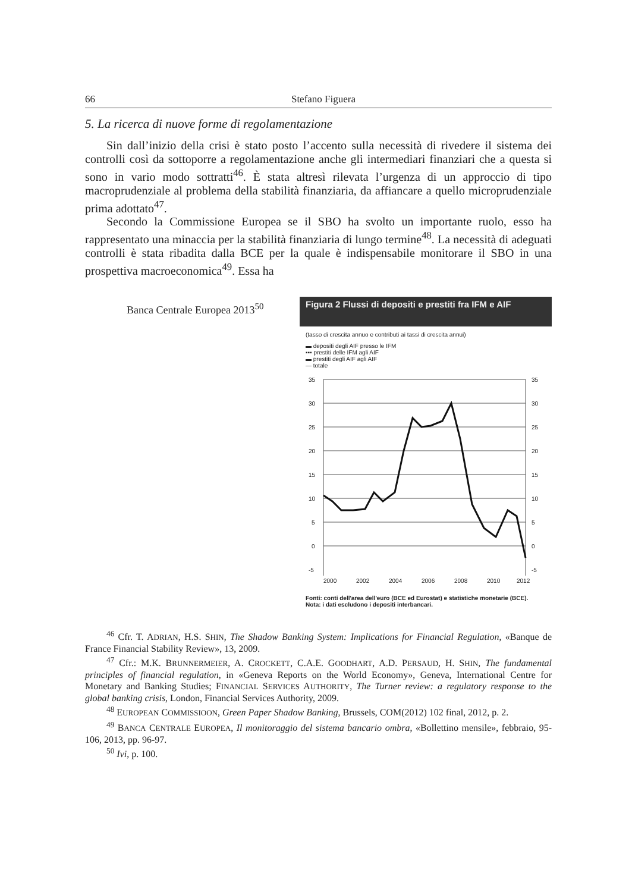66 Stefano Figuera
5. La ricerca di nuove forme di regolamentazione
Sin dall’inizio della crisi è stato posto l’accento sulla necessità di rivedere il sistema dei controlli così da sottoporre a regolamentazione anche gli intermediari finanziari che a questa si sono in vario modo sottratti<sup>46</sup>. È stata altresì rilevata l’urgenza di un approccio di tipo macroprudenziale al problema della stabilità finanziaria, da affiancare a quello microprudenziale prima adottato<sup>47</sup>.
Secondo la Commissione Europea se il SBO ha svolto un importante ruolo, esso ha rappresentato una minaccia per la stabilità finanziaria di lungo termine<sup>48</sup>. La necessità di adeguati controlli è stata ribadita dalla BCE per la quale è indispensabile monitorare il SBO in una prospettiva macroeconomica<sup>49</sup>. Essa ha
Banca Centrale Europea 2013<sup>50</sup>
Figura 2 Flussi di depositi e prestiti fra IFM e AIF
(tasso di crescita annuo e contributi ai tassi di crescita annui)
▬ depositi degli AIF presso le IFM
▪▪▪ prestiti delle IFM agli AIF
▬ prestiti degli AIF agli AIF
— totale
35
30
25
20
15
10
5
0
-5
35
30
25
20
15
10
5
0
-5
2000
2002
2004
2006
2008
2010
2012
Fonti: conti dell'area dell'euro (BCE ed Eurostat) e statistiche monetarie (BCE).
Nota: i dati escludono i depositi interbancari.
<sup>46</sup> Cfr. T. ADRIAN, H.S. SHIN, The Shadow Banking System: Implications for Financial Regulation, «Banque de France Financial Stability Review», 13, 2009.
<sup>47</sup> Cfr.: M.K. BRUNNERMEIER, A. CROCKETT, C.A.E. GOODHART, A.D. PERSAUD, H. SHIN, The fundamental principles of financial regulation, in «Geneva Reports on the World Economy», Geneva, International Centre for Monetary and Banking Studies; FINANCIAL SERVICES AUTHORITY, The Turner review: a regulatory response to the global banking crisis, London, Financial Services Authority, 2009.
<sup>48</sup> EUROPEAN COMMISSIOON, Green Paper Shadow Banking, Brussels, COM(2012) 102 final, 2012, p. 2.
<sup>49</sup> BANCA CENTRALE EUROPEA, Il monitoraggio del sistema bancario ombra, «Bollettino mensile», febbraio, 95-106, 2013, pp. 96-97.
<sup>50</sup> Ivi, p. 100.